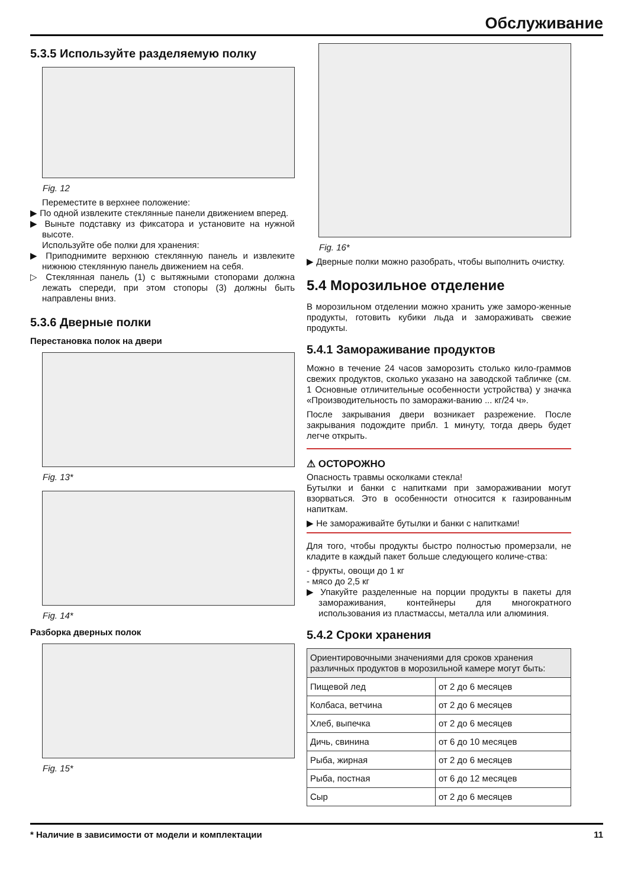Обслуживание
5.3.5 Используйте разделяемую полку
Fig. 12
Переместите в верхнее положение:
▶ По одной извлеките стеклянные панели движением вперед.
▶ Выньте подставку из фиксатора и установите на нужной высоте.
Используйте обе полки для хранения:
▶ Приподнимите верхнюю стеклянную панель и извлеките нижнюю стеклянную панель движением на себя.
▷ Стеклянная панель (1) с вытяжными стопорами должна лежать спереди, при этом стопоры (3) должны быть направлены вниз.
5.3.6 Дверные полки
Перестановка полок на двери
Fig. 13*
Fig. 14*
Разборка дверных полок
Fig. 15*
Fig. 16*
▶ Дверные полки можно разобрать, чтобы выполнить очистку.
5.4 Морозильное отделение
В морозильном отделении можно хранить уже заморо-женные продукты, готовить кубики льда и замораживать свежие продукты.
5.4.1 Замораживание продуктов
Можно в течение 24 часов заморозить столько кило-граммов свежих продуктов, сколько указано на заводской табличке (см. 1 Основные отличительные особенности устройства) у значка «Производительность по заморажи-ванию ... кг/24 ч».
После закрывания двери возникает разрежение. После закрывания подождите прибл. 1 минуту, тогда дверь будет легче открыть.
⚠ ОСТОРОЖНО
Опасность травмы осколками стекла!
Бутылки и банки с напитками при замораживании могут взорваться. Это в особенности относится к газированным напиткам.
▶ Не замораживайте бутылки и банки с напитками!
Для того, чтобы продукты быстро полностью промерзали, не кладите в каждый пакет больше следующего количе-ства:
- фрукты, овощи до 1 кг
- мясо до 2,5 кг
▶ Упакуйте разделенные на порции продукты в пакеты для замораживания, контейнеры для многократного использования из пластмассы, металла или алюминия.
5.4.2 Сроки хранения
| Ориентировочными значениями для сроков хранения различных продуктов в морозильной камере могут быть: | |
| Пищевой лед | от 2 до 6 месяцев |
| Колбаса, ветчина | от 2 до 6 месяцев |
| Хлеб, выпечка | от 2 до 6 месяцев |
| Дичь, свинина | от 6 до 10 месяцев |
| Рыба, жирная | от 2 до 6 месяцев |
| Рыба, постная | от 6 до 12 месяцев |
| Сыр | от 2 до 6 месяцев |
* Наличие в зависимости от модели и комплектации 11